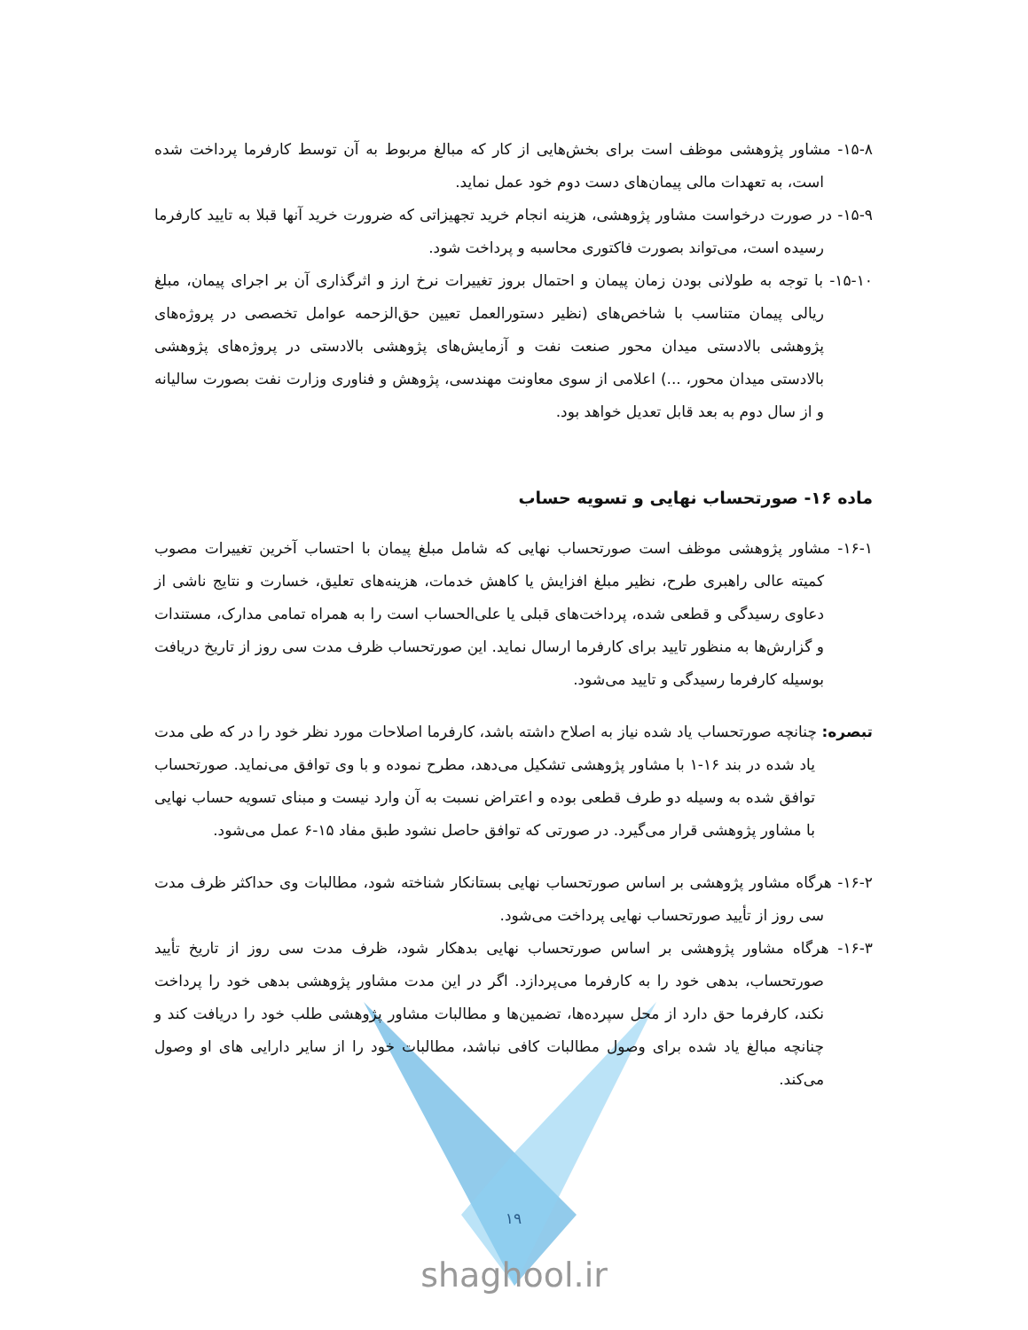۱۵-۸- مشاور پژوهشی موظف است برای بخش‌هایی از کار که مبالغ مربوط به آن توسط کارفرما پرداخت شده است، به تعهدات مالی پیمان‌های دست دوم خود عمل نماید.
۱۵-۹- در صورت درخواست مشاور پژوهشی، هزینه انجام خرید تجهیزاتی که ضرورت خرید آنها قبلا به تایید کارفرما رسیده است، می‌تواند بصورت فاکتوری محاسبه و پرداخت شود.
۱۵-۱۰- با توجه به طولانی بودن زمان پیمان و احتمال بروز تغییرات نرخ ارز و اثرگذاری آن بر اجرای پیمان، مبلغ ریالی پیمان متناسب با شاخص‌های (نظیر دستورالعمل تعیین حق‌الزحمه عوامل تخصصی در پروژه‌های پژوهشی بالادستی میدان محور صنعت نفت و آزمایش‌های پژوهشی بالادستی در پروژه‌های پژوهشی بالادستی میدان محور، ...) اعلامی از سوی معاونت مهندسی، پژوهش و فناوری وزارت نفت بصورت سالیانه و از سال دوم به بعد قابل تعدیل خواهد بود.
ماده ۱۶- صورتحساب نهایی و تسویه حساب
۱۶-۱- مشاور پژوهشی موظف است صورتحساب نهایی که شامل مبلغ پیمان با احتساب آخرین تغییرات مصوب کمیته عالی راهبری طرح، نظیر مبلغ افزایش یا کاهش خدمات، هزینه‌های تعلیق، خسارت و نتایج ناشی از دعاوی رسیدگی و قطعی شده، پرداخت‌های قبلی یا علی‌الحساب است را به همراه تمامی مدارک، مستندات و گزارش‌ها به منظور تایید برای کارفرما ارسال نماید. این صورتحساب ظرف مدت سی روز از تاریخ دریافت بوسیله کارفرما رسیدگی و تایید می‌شود.
تبصره: چنانچه صورتحساب یاد شده نیاز به اصلاح داشته باشد، کارفرما اصلاحات مورد نظر خود را در که طی مدت یاد شده در بند ۱۶-۱ با مشاور پژوهشی تشکیل می‌دهد، مطرح نموده و با وی توافق می‌نماید. صورتحساب توافق شده به وسیله دو طرف قطعی بوده و اعتراض نسبت به آن وارد نیست و مبنای تسویه حساب نهایی با مشاور پژوهشی قرار می‌گیرد. در صورتی که توافق حاصل نشود طبق مفاد ۱۵-۶ عمل می‌شود.
۱۶-۲- هرگاه مشاور پژوهشی بر اساس صورتحساب نهایی بستانکار شناخته شود، مطالبات وی حداکثر ظرف مدت سی روز از تأیید صورتحساب نهایی پرداخت می‌شود.
۱۶-۳- هرگاه مشاور پژوهشی بر اساس صورتحساب نهایی بدهکار شود، ظرف مدت سی روز از تاریخ تأیید صورتحساب، بدهی خود را به کارفرما می‌پردازد. اگر در این مدت مشاور پژوهشی بدهی خود را پرداخت نکند، کارفرما حق دارد از محل سپرده‌ها، تضمین‌ها و مطالبات مشاور پژوهشی طلب خود را دریافت کند و چنانچه مبالغ یاد شده برای وصول مطالبات کافی نباشد، مطالبات خود را از سایر دارایی های او وصول می‌کند.
۱۹
shaghool.ir